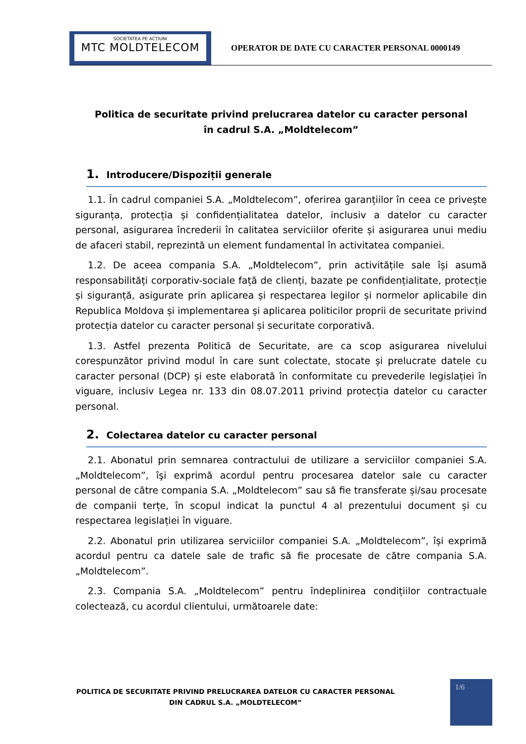SOCIETATEA PE ACȚIUNI
MTC MOLDTELECOM
OPERATOR DE DATE CU CARACTER PERSONAL 0000149
Politica de securitate privind prelucrarea datelor cu caracter personal
în cadrul S.A. „Moldtelecom”
1. Introducere/Dispoziții generale
1.1. În cadrul companiei S.A. „Moldtelecom”, oferirea garanțiilor în ceea ce privește siguranța, protecția și confidențialitatea datelor, inclusiv a datelor cu caracter personal, asigurarea încrederii în calitatea serviciilor oferite și asigurarea unui mediu de afaceri stabil, reprezintă un element fundamental în activitatea companiei.
1.2. De aceea compania S.A. „Moldtelecom”, prin activitățile sale își asumă responsabilități corporativ-sociale față de clienți, bazate pe confidențialitate, protecție și siguranță, asigurate prin aplicarea și respectarea legilor și normelor aplicabile din Republica Moldova și implementarea și aplicarea politicilor proprii de securitate privind protecția datelor cu caracter personal și securitate corporativă.
1.3. Astfel prezenta Politică de Securitate, are ca scop asigurarea nivelului corespunzător privind modul în care sunt colectate, stocate și prelucrate datele cu caracter personal (DCP) și este elaborată în conformitate cu prevederile legislației în viguare, inclusiv Legea nr. 133 din 08.07.2011 privind protecția datelor cu caracter personal.
2. Colectarea datelor cu caracter personal
2.1. Abonatul prin semnarea contractului de utilizare a serviciilor companiei S.A. „Moldtelecom”, îşi exprimă acordul pentru procesarea datelor sale cu caracter personal de către compania S.A. „Moldtelecom” sau să fie transferate și/sau procesate de companii terțe, în scopul indicat la punctul 4 al prezentului document și cu respectarea legislației în viguare.
2.2. Abonatul prin utilizarea serviciilor companiei S.A. „Moldtelecom”, își exprimă acordul pentru ca datele sale de trafic să fie procesate de către compania S.A. „Moldtelecom”.
2.3. Compania S.A. „Moldtelecom” pentru îndeplinirea condițiilor contractuale colectează, cu acordul clientului, următoarele date:
POLITICA DE SECURITATE PRIVIND PRELUCRAREA DATELOR CU CARACTER PERSONAL
DIN CADRUL S.A. „MOLDTELECOM”
1/6